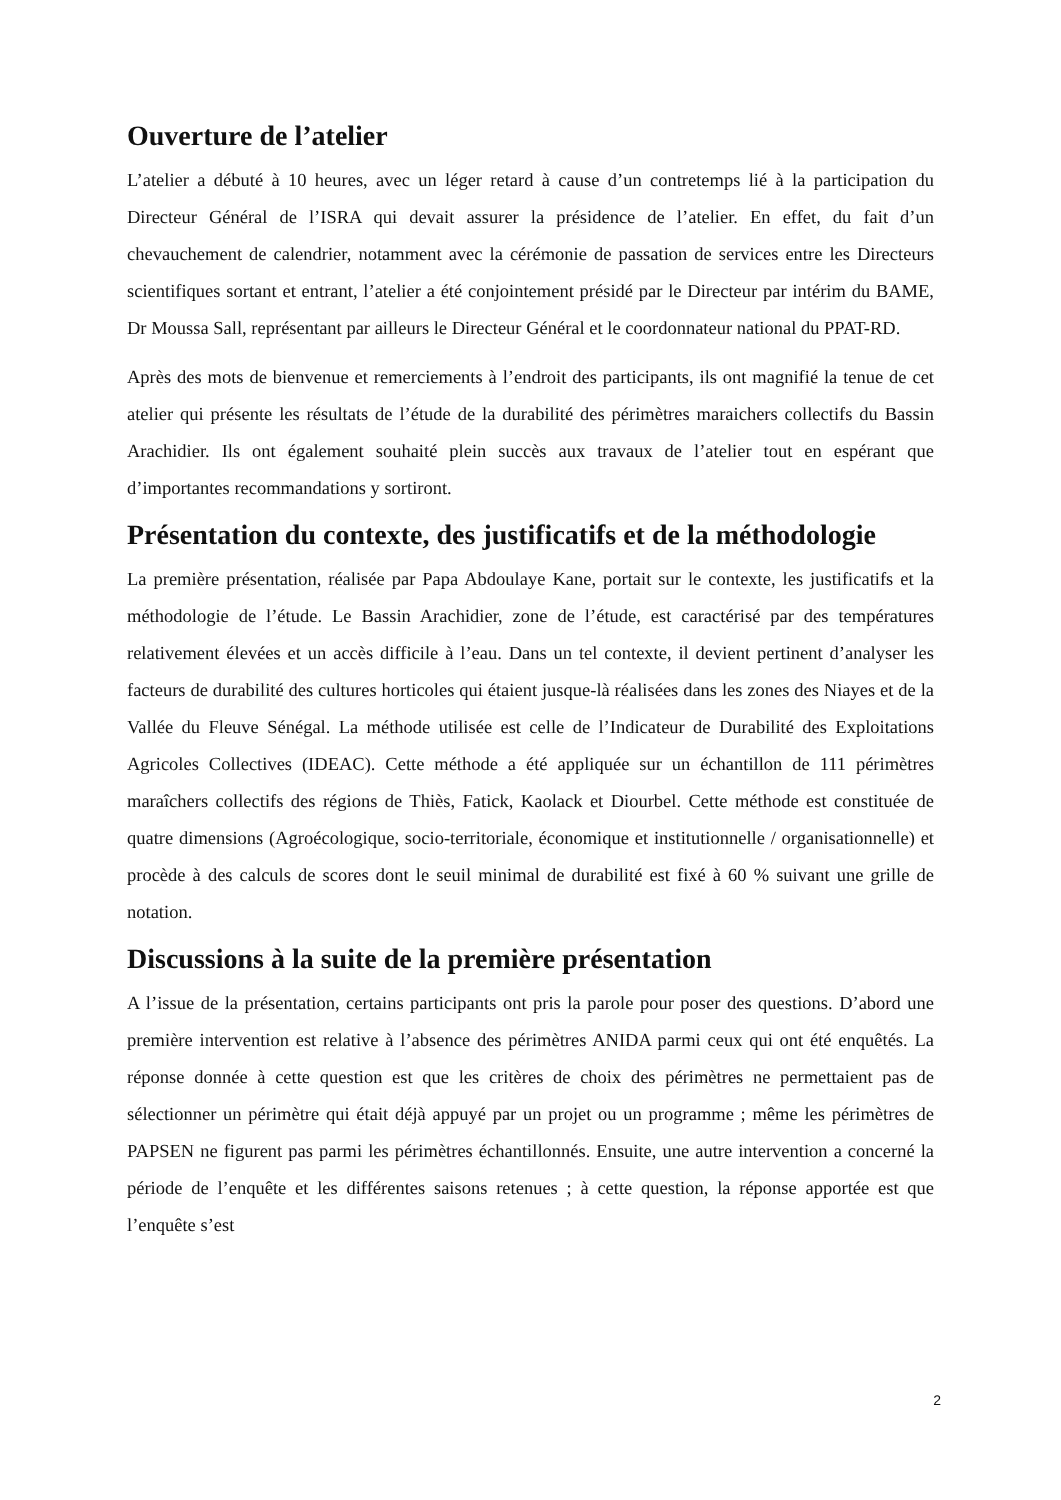Ouverture de l’atelier
L’atelier a débuté à 10 heures, avec un léger retard à cause d’un contretemps lié à la participation du Directeur Général de l’ISRA qui devait assurer la présidence de l’atelier. En effet, du fait d’un chevauchement de calendrier, notamment avec la cérémonie de passation de services entre les Directeurs scientifiques sortant et entrant, l’atelier a été conjointement présidé par le Directeur par intérim du BAME, Dr Moussa Sall, représentant par ailleurs le Directeur Général et le coordonnateur national du PPAT-RD.
Après des mots de bienvenue et remerciements à l’endroit des participants, ils ont magnifié la tenue de cet atelier qui présente les résultats de l’étude de la durabilité des périmètres maraichers collectifs du Bassin Arachidier. Ils ont également souhaité plein succès aux travaux de l’atelier tout en espérant que d’importantes recommandations y sortiront.
Présentation du contexte, des justificatifs et de la méthodologie
La première présentation, réalisée par Papa Abdoulaye Kane, portait sur le contexte, les justificatifs et la méthodologie de l’étude. Le Bassin Arachidier, zone de l’étude, est caractérisé par des températures relativement élevées et un accès difficile à l’eau. Dans un tel contexte, il devient pertinent d’analyser les facteurs de durabilité des cultures horticoles qui étaient jusque-là réalisées dans les zones des Niayes et de la Vallée du Fleuve Sénégal. La méthode utilisée est celle de l’Indicateur de Durabilité des Exploitations Agricoles Collectives (IDEAC). Cette méthode a été appliquée sur un échantillon de 111 périmètres maraîchers collectifs des régions de Thiès, Fatick, Kaolack et Diourbel. Cette méthode est constituée de quatre dimensions (Agroécologique, socio-territoriale, économique et institutionnelle / organisationnelle) et procède à des calculs de scores dont le seuil minimal de durabilité est fixé à 60 % suivant une grille de notation.
Discussions à la suite de la première présentation
A l’issue de la présentation, certains participants ont pris la parole pour poser des questions. D’abord une première intervention est relative à l’absence des périmètres ANIDA parmi ceux qui ont été enquêtés. La réponse donnée à cette question est que les critères de choix des périmètres ne permettaient pas de sélectionner un périmètre qui était déjà appuyé par un projet ou un programme ; même les périmètres de PAPSEN ne figurent pas parmi les périmètres échantillonnés. Ensuite, une autre intervention a concerné la période de l’enquête et les différentes saisons retenues ; à cette question, la réponse apportée est que l’enquête s’est
2